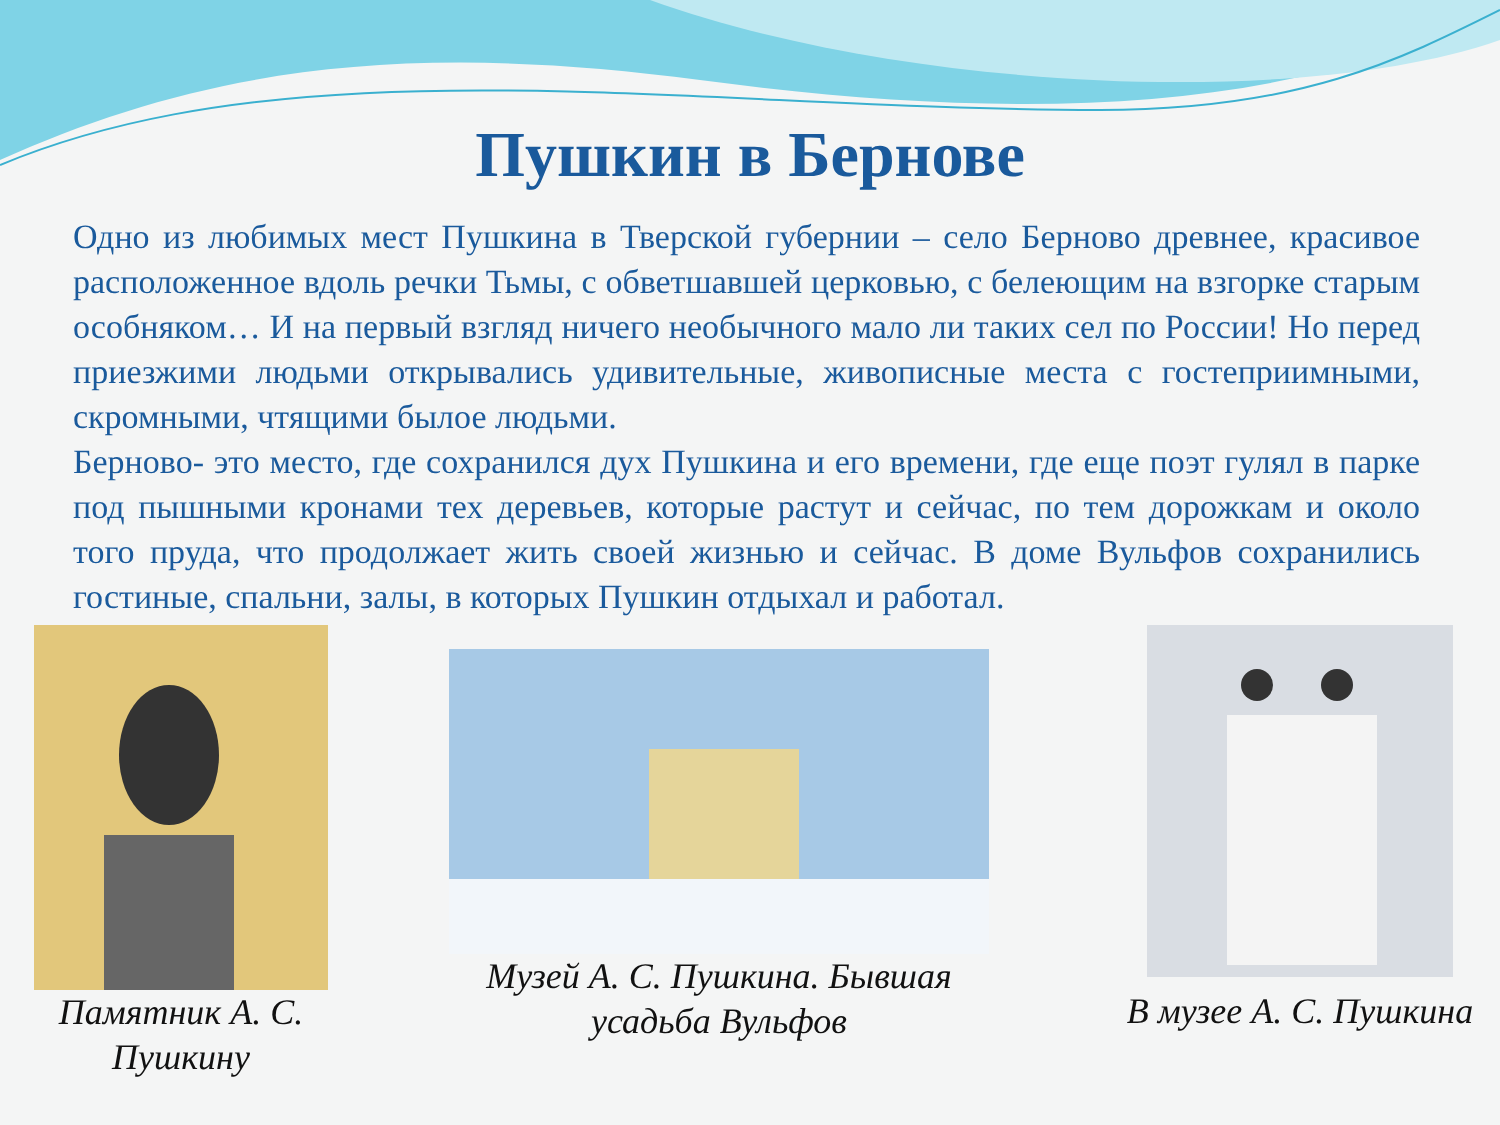Пушкин в Бернове
Одно из любимых мест Пушкина в Тверской губернии – село Берново древнее, красивое расположенное вдоль речки Тьмы, с обветшавшей церковью, с белеющим на взгорке старым особняком… И на первый взгляд ничего необычного мало ли таких сел по России! Но перед приезжими людьми открывались удивительные, живописные места с гостеприимными, скромными, чтящими былое людьми.
Берново- это место, где сохранился дух Пушкина и его времени, где еще поэт гулял в парке под пышными кронами тех деревьев, которые растут и сейчас, по тем дорожкам и около того пруда, что продолжает жить своей жизнью и сейчас. В доме Вульфов сохранились гостиные, спальни, залы, в которых Пушкин отдыхал и работал.
Памятник А. С. Пушкину
Музей А. С. Пушкина. Бывшая усадьба Вульфов
В музее А. С. Пушкина